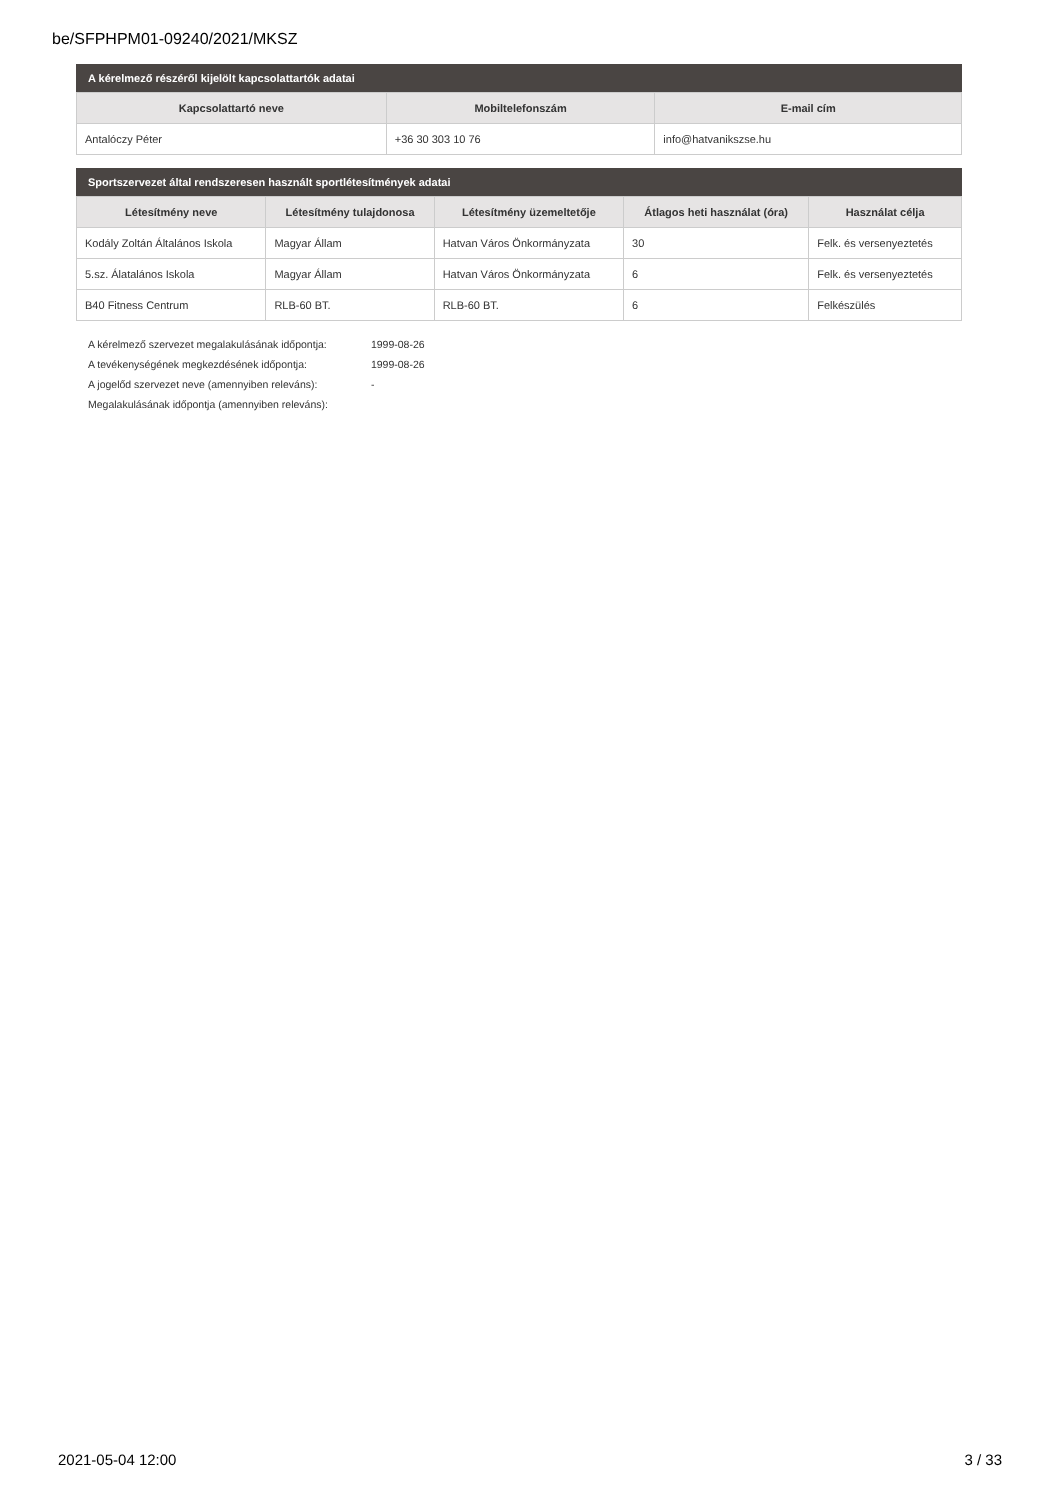be/SFPHPM01-09240/2021/MKSZ
A kérelmező részéről kijelölt kapcsolattartók adatai
| Kapcsolattartó neve | Mobiltelefonszám | E-mail cím |
| --- | --- | --- |
| Antalóczy Péter | +36 30 303 10 76 | info@hatvanikszse.hu |
Sportszervezet által rendszeresen használt sportlétesítmények adatai
| Létesítmény neve | Létesítmény tulajdonosa | Létesítmény üzemeltetője | Átlagos heti használat (óra) | Használat célja |
| --- | --- | --- | --- | --- |
| Kodály Zoltán Általános Iskola | Magyar Állam | Hatvan Város Önkormányzata | 30 | Felk. és versenyeztetés |
| 5.sz. Álatalános Iskola | Magyar Állam | Hatvan Város Önkormányzata | 6 | Felk. és versenyeztetés |
| B40 Fitness Centrum | RLB-60 BT. | RLB-60 BT. | 6 | Felkészülés |
A kérelmező szervezet megalakulásának időpontja: 1999-08-26
A tevékenységének megkezdésének időpontja: 1999-08-26
A jogelőd szervezet neve (amennyiben releváns): -
Megalakulásának időpontja (amennyiben releváns):
2021-05-04 12:00 3 / 33